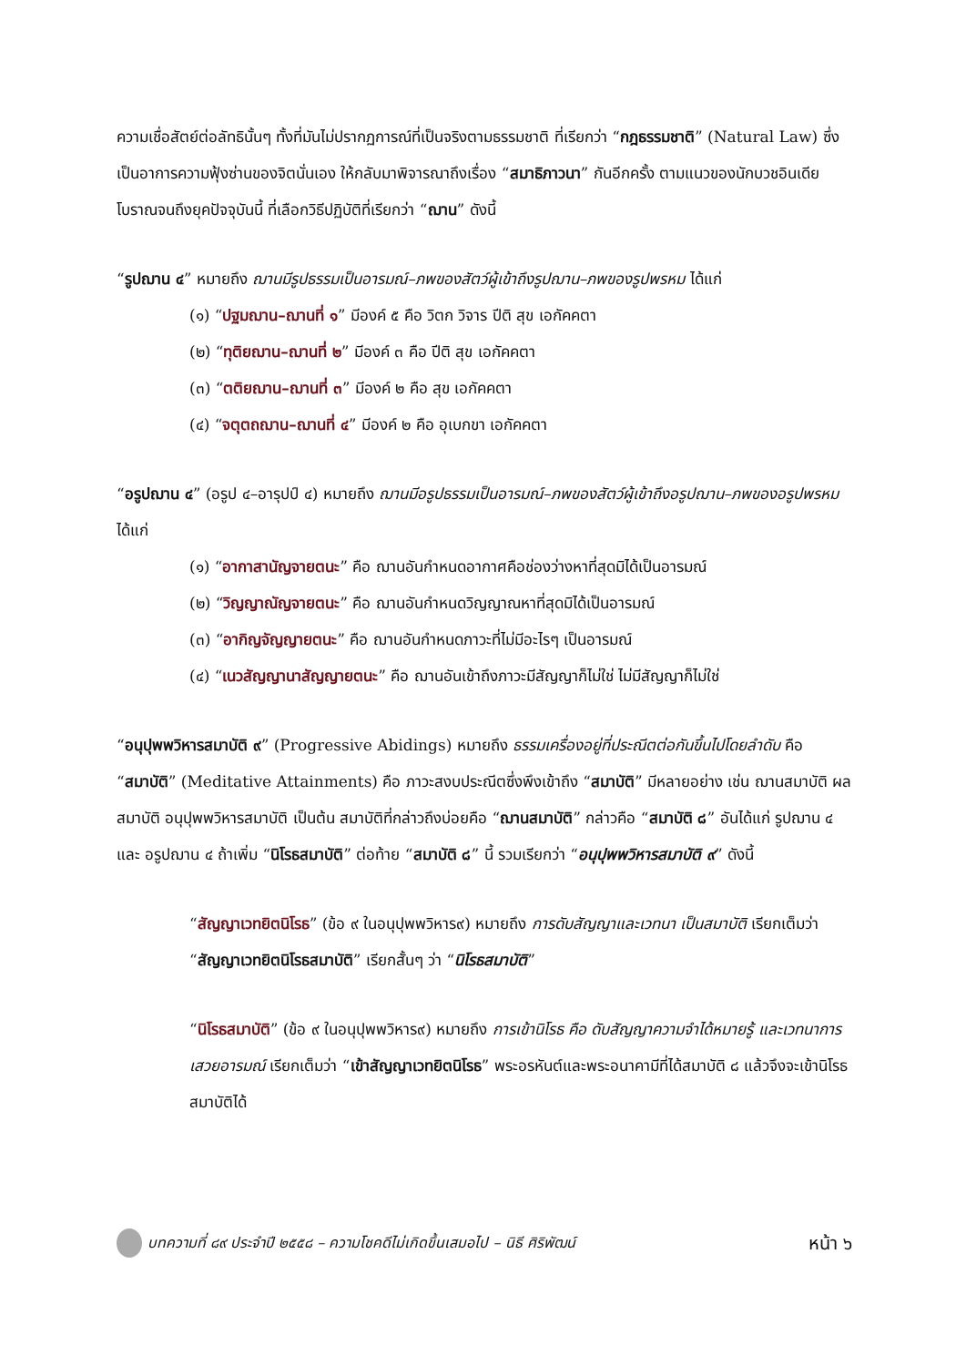ความเชื่อสัตย์ต่อลัทธินั้นๆ ทั้งที่มันไม่ปรากฏการณ์ที่เป็นจริงตามธรรมชาติ ที่เรียกว่า “กฎธรรมชาติ” (Natural Law) ซึ่งเป็นอาการความฟุ้งซ่านของจิตนั่นเอง ให้กลับมาพิจารณาถึงเรื่อง “สมาธิภาวนา” กันอีกครั้ง ตามแนวของนักบวชอินเดียโบราณจนถึงยุคปัจจุบันนี้ ที่เลือกวิธีปฏิบัติที่เรียกว่า “ฌาน” ดังนี้
“รูปฌาน ๔” หมายถึง ฌานมีรูปธรรมเป็นอารมณ์–ภพของสัตว์ผู้เข้าถึงรูปฌาน–ภพของรูปพรหม ได้แก่
(๑) “ปฐมฌาน–ฌานที่ ๑” มีองค์ ๕ คือ วิตก วิจาร ปีติ สุข เอกัคคตา
(๒) “ทุติยฌาน–ฌานที่ ๒” มีองค์ ๓ คือ ปีติ สุข เอกัคคตา
(๓) “ตติยฌาน–ฌานที่ ๓” มีองค์ ๒ คือ สุข เอกัคคตา
(๔) “จตุตถฌาน–ฌานที่ ๔” มีองค์ ๒ คือ อุเบกขา เอกัคคตา
“อรูปฌาน ๔” (อรูป ๔–อารุปป์ ๔) หมายถึง ฌานมีอรูปธรรมเป็นอารมณ์–ภพของสัตว์ผู้เข้าถึงอรูปฌาน–ภพของอรูปพรหม ได้แก่
(๑) “อากาสานัญจายตนะ” คือ ฌานอันกำหนดอากาศคือช่องว่างหาที่สุดมิได้เป็นอารมณ์
(๒) “วิญญาณัญจายตนะ” คือ ฌานอันกำหนดวิญญาณหาที่สุดมิได้เป็นอารมณ์
(๓) “อากิญจัญญายตนะ” คือ ฌานอันกำหนดภาวะที่ไม่มีอะไรๆ เป็นอารมณ์
(๔) “เนวสัญญานาสัญญายตนะ” คือ ฌานอันเข้าถึงภาวะมีสัญญาก็ไม่ใช่ ไม่มีสัญญาก็ไม่ใช่
“อนุปุพพวิหารสมาบัติ ๙” (Progressive Abidings) หมายถึง ธรรมเครื่องอยู่ที่ประณีตต่อกันขึ้นไปโดยลำดับ คือ “สมาบัติ” (Meditative Attainments) คือ ภาวะสงบประณีตซึ่งพึงเข้าถึง “สมาบัติ” มีหลายอย่าง เช่น ฌานสมาบัติ ผลสมาบัติ อนุปุพพวิหารสมาบัติ เป็นต้น สมาบัติที่กล่าวถึงบ่อยคือ “ฌานสมาบัติ” กล่าวคือ “สมาบัติ ๘” อันได้แก่ รูปฌาน ๔ และ อรูปฌาน ๔ ถ้าเพิ่ม “นิโรธสมาบัติ” ต่อท้าย “สมาบัติ ๘” นี้ รวมเรียกว่า “อนุปุพพวิหารสมาบัติ ๙” ดังนี้
“สัญญาเวทยิตนิโรธ” (ข้อ ๙ ในอนุปุพพวิหาร๙) หมายถึง การดับสัญญาและเวทนา เป็นสมาบัติ เรียกเต็มว่า “สัญญาเวทยิตนิโรธสมาบัติ” เรียกสั้นๆ ว่า “นิโรธสมาบัติ”
“นิโรธสมาบัติ” (ข้อ ๙ ในอนุปุพพวิหาร๙) หมายถึง การเข้านิโรธ คือ ดับสัญญาความจำได้หมายรู้ และเวทนาการเสวยอารมณ์ เรียกเต็มว่า “เข้าสัญญาเวทยิตนิโรธ” พระอรหันต์และพระอนาคามีที่ได้สมาบัติ ๘ แล้วจึงจะเข้านิโรธสมาบัติได้
บทความที่ ๘๙ ประจำปี ๒๕๕๘ – ความโชคดีไม่เกิดขึ้นเสมอไป – นิธี ศิริพัฒน์
หน้า ๖